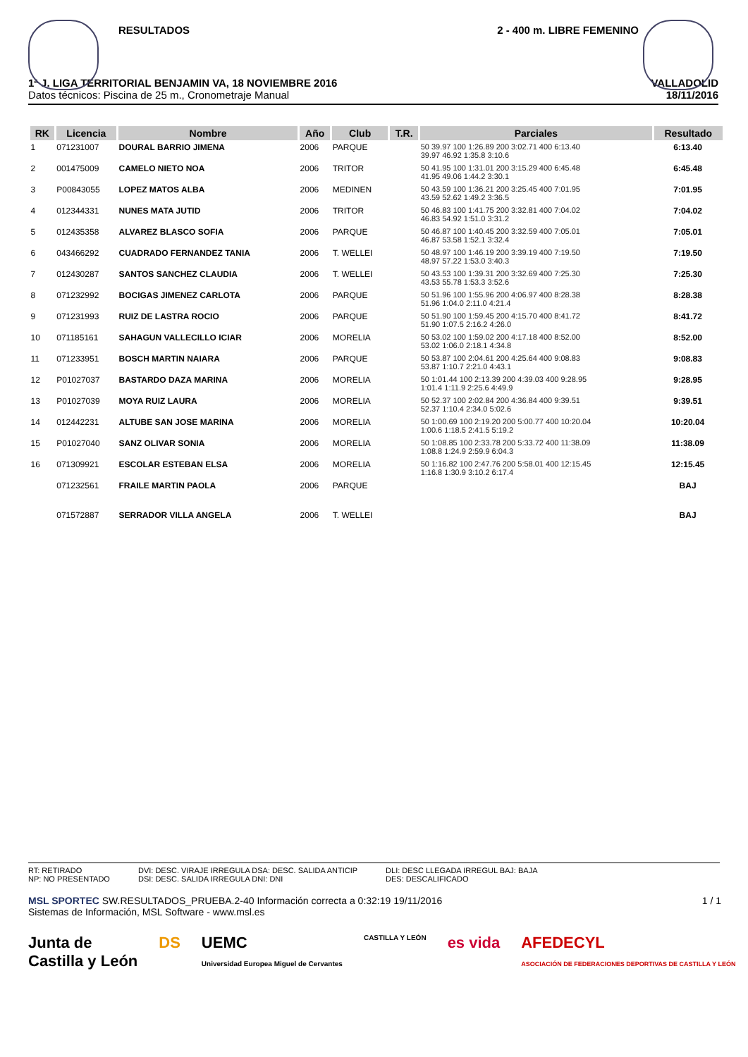RESULTADOS 2 - 400 m. LIBRE FEMENINO
1ª J. LIGA TERRITORIAL BENJAMIN VA, 18 NOVIEMBRE 2016
Datos técnicos: Piscina de 25 m., Cronometraje Manual
VALLADOLID
18/11/2016
| RK | Licencia | Nombre | Año | Club | T.R. | Parciales | Resultado |
| --- | --- | --- | --- | --- | --- | --- | --- |
| 1 | 071231007 | DOURAL BARRIO JIMENA | 2006 | PARQUE | | 50 39.97 100 1:26.89 200 3:02.71 400 6:13.40 39.97 46.92 1:35.8 3:10.6 | 6:13.40 |
| 2 | 001475009 | CAMELO NIETO NOA | 2006 | TRITOR | | 50 41.95 100 1:31.01 200 3:15.29 400 6:45.48 41.95 49.06 1:44.2 3:30.1 | 6:45.48 |
| 3 | P00843055 | LOPEZ MATOS ALBA | 2006 | MEDINEN | | 50 43.59 100 1:36.21 200 3:25.45 400 7:01.95 43.59 52.62 1:49.2 3:36.5 | 7:01.95 |
| 4 | 012344331 | NUNES MATA JUTID | 2006 | TRITOR | | 50 46.83 100 1:41.75 200 3:32.81 400 7:04.02 46.83 54.92 1:51.0 3:31.2 | 7:04.02 |
| 5 | 012435358 | ALVAREZ BLASCO SOFIA | 2006 | PARQUE | | 50 46.87 100 1:40.45 200 3:32.59 400 7:05.01 46.87 53.58 1:52.1 3:32.4 | 7:05.01 |
| 6 | 043466292 | CUADRADO FERNANDEZ TANIA | 2006 | T. WELLEI | | 50 48.97 100 1:46.19 200 3:39.19 400 7:19.50 48.97 57.22 1:53.0 3:40.3 | 7:19.50 |
| 7 | 012430287 | SANTOS SANCHEZ CLAUDIA | 2006 | T. WELLEI | | 50 43.53 100 1:39.31 200 3:32.69 400 7:25.30 43.53 55.78 1:53.3 3:52.6 | 7:25.30 |
| 8 | 071232992 | BOCIGAS JIMENEZ CARLOTA | 2006 | PARQUE | | 50 51.96 100 1:55.96 200 4:06.97 400 8:28.38 51.96 1:04.0 2:11.0 4:21.4 | 8:28.38 |
| 9 | 071231993 | RUIZ DE LASTRA ROCIO | 2006 | PARQUE | | 50 51.90 100 1:59.45 200 4:15.70 400 8:41.72 51.90 1:07.5 2:16.2 4:26.0 | 8:41.72 |
| 10 | 071185161 | SAHAGUN VALLECILLO ICIAR | 2006 | MORELIA | | 50 53.02 100 1:59.02 200 4:17.18 400 8:52.00 53.02 1:06.0 2:18.1 4:34.8 | 8:52.00 |
| 11 | 071233951 | BOSCH MARTIN NAIARA | 2006 | PARQUE | | 50 53.87 100 2:04.61 200 4:25.64 400 9:08.83 53.87 1:10.7 2:21.0 4:43.1 | 9:08.83 |
| 12 | P01027037 | BASTARDO DAZA MARINA | 2006 | MORELIA | | 50 1:01.44 100 2:13.39 200 4:39.03 400 9:28.95 1:01.4 1:11.9 2:25.6 4:49.9 | 9:28.95 |
| 13 | P01027039 | MOYA RUIZ LAURA | 2006 | MORELIA | | 50 52.37 100 2:02.84 200 4:36.84 400 9:39.51 52.37 1:10.4 2:34.0 5:02.6 | 9:39.51 |
| 14 | 012442231 | ALTUBE SAN JOSE MARINA | 2006 | MORELIA | | 50 1:00.69 100 2:19.20 200 5:00.77 400 10:20.04 1:00.6 1:18.5 2:41.5 5:19.2 | 10:20.04 |
| 15 | P01027040 | SANZ OLIVAR SONIA | 2006 | MORELIA | | 50 1:08.85 100 2:33.78 200 5:33.72 400 11:38.09 1:08.8 1:24.9 2:59.9 6:04.3 | 11:38.09 |
| 16 | 071309921 | ESCOLAR ESTEBAN ELSA | 2006 | MORELIA | | 50 1:16.82 100 2:47.76 200 5:58.01 400 12:15.45 1:16.8 1:30.9 3:10.2 6:17.4 | 12:15.45 |
| | 071232561 | FRAILE MARTIN PAOLA | 2006 | PARQUE | | | BAJ |
| | 071572887 | SERRADOR VILLA ANGELA | 2006 | T. WELLEI | | | BAJ |
RT: RETIRADO
NP: NO PRESENTADO
DVI: DESC. VIRAJE IRREGULA DSA: DESC. SALIDA ANTICIP
DSI: DESC. SALIDA IRREGULA DNI: DNI
DLI: DESC LLEGADA IRREGUL BAJ: BAJA
DES: DESCALIFICADO
1 / 1 MSL SPORTEC SW.RESULTADOS_PRUEBA.2-40 Información correcta a 0:32:19 19/11/2016
Sistemas de Información, MSL Software - www.msl.es
Junta de
Castilla y León DS UEMC
Universidad Europea Miguel de Cervantes CASTILLA Y LEÓN es vida AFEDECYL
ASOCIACIÓN DE FEDERACIONES DEPORTIVAS DE CASTILLA Y LEÓN